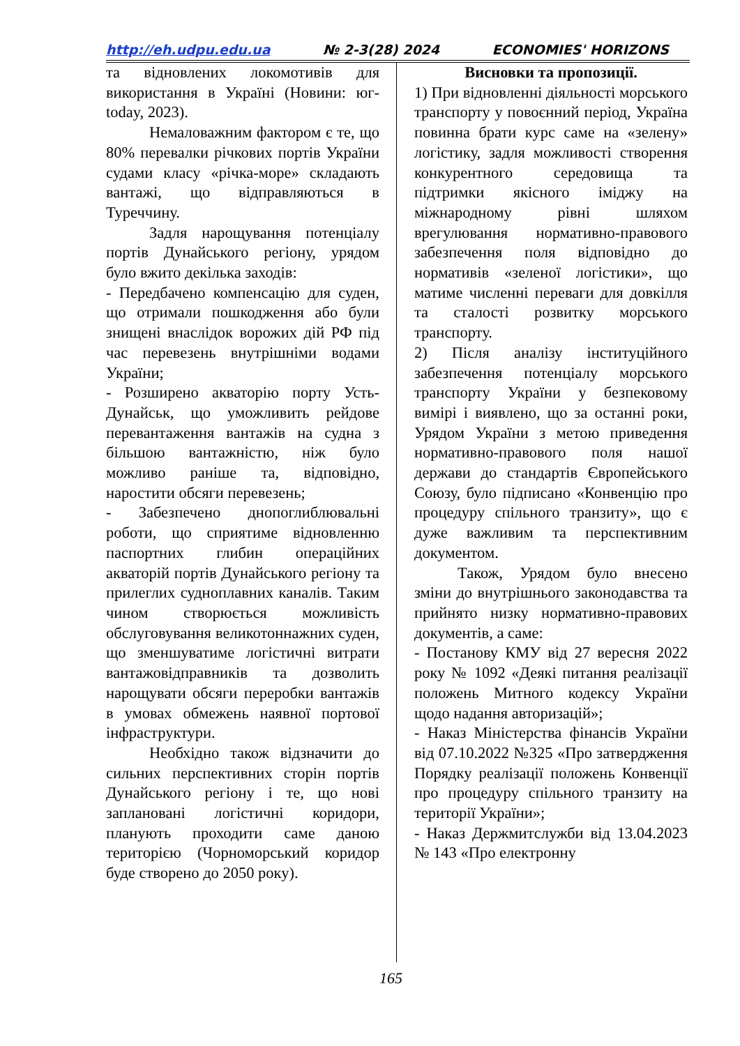http://eh.udpu.edu.ua № 2-3(28) 2024 ECONOMIES' HORIZONS
та відновлених локомотивів для використання в Україні (Новини: юг-today, 2023).
Немаловажним фактором є те, що 80% перевалки річкових портів України судами класу «річка-море» складають вантажі, що відправляються в Туреччину.
Задля нарощування потенціалу портів Дунайського регіону, урядом було вжито декілька заходів:
- Передбачено компенсацію для суден, що отримали пошкодження або були знищені внаслідок ворожих дій РФ під час перевезень внутрішніми водами України;
- Розширено акваторію порту Усть-Дунайськ, що уможливить рейдове перевантаження вантажів на судна з більшою вантажністю, ніж було можливо раніше та, відповідно, наростити обсяги перевезень;
- Забезпечено днопоглиблювальні роботи, що сприятиме відновленню паспортних глибин операційних акваторій портів Дунайського регіону та прилеглих судноплавних каналів. Таким чином створюється можливість обслуговування великотоннажних суден, що зменшуватиме логістичні витрати вантажовідправників та дозволить нарощувати обсяги переробки вантажів в умовах обмежень наявної портової інфраструктури.
Необхідно також відзначити до сильних перспективних сторін портів Дунайського регіону і те, що нові заплановані логістичні коридори, планують проходити саме даною територією (Чорноморський коридор буде створено до 2050 року).
Висновки та пропозиції.
1) При відновленні діяльності морського транспорту у повоєнний період, Україна повинна брати курс саме на «зелену» логістику, задля можливості створення конкурентного середовища та підтримки якісного іміджу на міжнародному рівні шляхом врегулювання нормативно-правового забезпечення поля відповідно до нормативів «зеленої логістики», що матиме численні переваги для довкілля та сталості розвитку морського транспорту.
2) Після аналізу інституційного забезпечення потенціалу морського транспорту України у безпековому вимірі і виявлено, що за останні роки, Урядом України з метою приведення нормативно-правового поля нашої держави до стандартів Європейського Союзу, було підписано «Конвенцію про процедуру спільного транзиту», що є дуже важливим та перспективним документом.
Також, Урядом було внесено зміни до внутрішнього законодавства та прийнято низку нормативно-правових документів, а саме:
- Постанову КМУ від 27 вересня 2022 року № 1092 «Деякі питання реалізації положень Митного кодексу України щодо надання авторизацій»;
- Наказ Міністерства фінансів України від 07.10.2022 №325 «Про затвердження Порядку реалізації положень Конвенції про процедуру спільного транзиту на території України»;
- Наказ Держмитслужби від 13.04.2023 № 143 «Про електронну
165